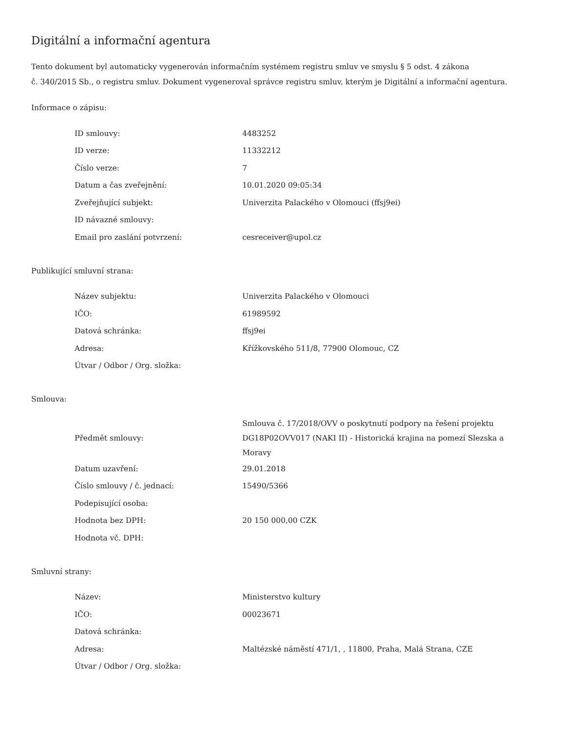Digitální a informační agentura
Tento dokument byl automaticky vygenerován informačním systémem registru smluv ve smyslu § 5 odst. 4 zákona
č. 340/2015 Sb., o registru smluv. Dokument vygeneroval správce registru smluv, kterým je Digitální a informační agentura.
Informace o zápisu:
| ID smlouvy: | 4483252 |
| ID verze: | 11332212 |
| Číslo verze: | 7 |
| Datum a čas zveřejnění: | 10.01.2020 09:05:34 |
| Zveřejňující subjekt: | Univerzita Palackého v Olomouci (ffsj9ei) |
| ID návazné smlouvy: | |
| Email pro zaslání potvrzení: | cesreceiver@upol.cz |
Publikující smluvní strana:
| Název subjektu: | Univerzita Palackého v Olomouci |
| IČO: | 61989592 |
| Datová schránka: | ffsj9ei |
| Adresa: | Křížkovského 511/8, 77900 Olomouc, CZ |
| Útvar / Odbor / Org. složka: | |
Smlouva:
| Předmět smlouvy: | Smlouva č. 17/2018/OVV o poskytnutí podpory na řešení projektu DG18P02OVV017 (NAKI II) - Historická krajina na pomezí Slezska a Moravy |
| Datum uzavření: | 29.01.2018 |
| Číslo smlouvy / č. jednací: | 15490/5366 |
| Podepisující osoba: | |
| Hodnota bez DPH: | 20 150 000,00 CZK |
| Hodnota vč. DPH: | |
Smluvní strany:
| Název: | Ministerstvo kultury |
| IČO: | 00023671 |
| Datová schránka: | |
| Adresa: | Maltézské náměstí 471/1, , 11800, Praha, Malá Strana, CZE |
| Útvar / Odbor / Org. složka: | |